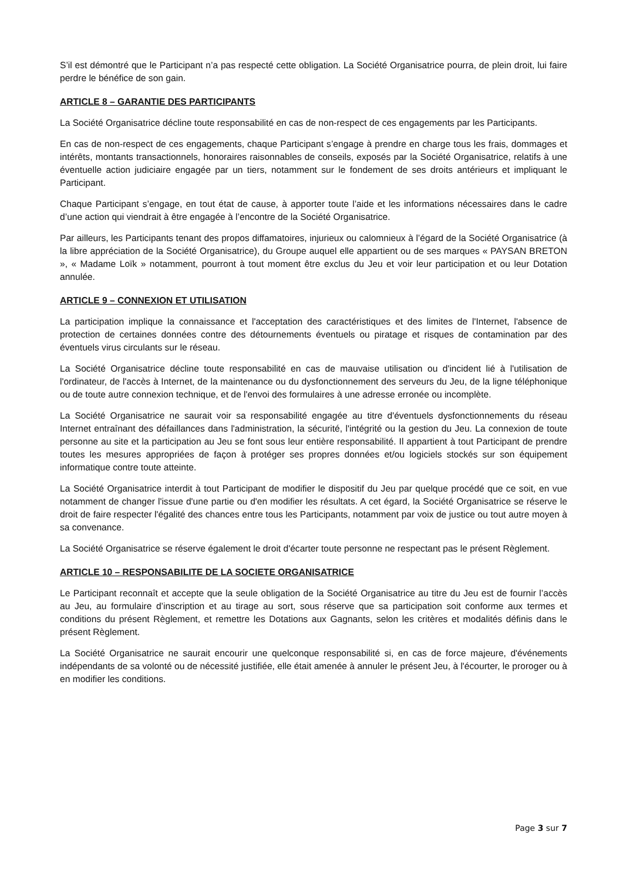S’il est démontré que le Participant n’a pas respecté cette obligation. La Société Organisatrice pourra, de plein droit, lui faire perdre le bénéfice de son gain.
ARTICLE 8 – GARANTIE DES PARTICIPANTS
La Société Organisatrice décline toute responsabilité en cas de non-respect de ces engagements par les Participants.
En cas de non-respect de ces engagements, chaque Participant s’engage à prendre en charge tous les frais, dommages et intérêts, montants transactionnels, honoraires raisonnables de conseils, exposés par la Société Organisatrice, relatifs à une éventuelle action judiciaire engagée par un tiers, notamment sur le fondement de ses droits antérieurs et impliquant le Participant.
Chaque Participant s’engage, en tout état de cause, à apporter toute l’aide et les informations nécessaires dans le cadre d’une action qui viendrait à être engagée à l’encontre de la Société Organisatrice.
Par ailleurs, les Participants tenant des propos diffamatoires, injurieux ou calomnieux à l’égard de la Société Organisatrice (à la libre appréciation de la Société Organisatrice), du Groupe auquel elle appartient ou de ses marques « PAYSAN BRETON », « Madame Loïk » notamment, pourront à tout moment être exclus du Jeu et voir leur participation et ou leur Dotation annulée.
ARTICLE 9 – CONNEXION ET UTILISATION
La participation implique la connaissance et l'acceptation des caractéristiques et des limites de l'Internet, l'absence de protection de certaines données contre des détournements éventuels ou piratage et risques de contamination par des éventuels virus circulants sur le réseau.
La Société Organisatrice décline toute responsabilité en cas de mauvaise utilisation ou d'incident lié à l'utilisation de l'ordinateur, de l'accès à Internet, de la maintenance ou du dysfonctionnement des serveurs du Jeu, de la ligne téléphonique ou de toute autre connexion technique, et de l'envoi des formulaires à une adresse erronée ou incomplète.
La Société Organisatrice ne saurait voir sa responsabilité engagée au titre d'éventuels dysfonctionnements du réseau Internet entraînant des défaillances dans l'administration, la sécurité, l'intégrité ou la gestion du Jeu. La connexion de toute personne au site et la participation au Jeu se font sous leur entière responsabilité. Il appartient à tout Participant de prendre toutes les mesures appropriées de façon à protéger ses propres données et/ou logiciels stockés sur son équipement informatique contre toute atteinte.
La Société Organisatrice interdit à tout Participant de modifier le dispositif du Jeu par quelque procédé que ce soit, en vue notamment de changer l'issue d'une partie ou d'en modifier les résultats. A cet égard, la Société Organisatrice se réserve le droit de faire respecter l'égalité des chances entre tous les Participants, notamment par voix de justice ou tout autre moyen à sa convenance.
La Société Organisatrice se réserve également le droit d'écarter toute personne ne respectant pas le présent Règlement.
ARTICLE 10 – RESPONSABILITE DE LA SOCIETE ORGANISATRICE
Le Participant reconnaît et accepte que la seule obligation de la Société Organisatrice au titre du Jeu est de fournir l’accès au Jeu, au formulaire d’inscription et au tirage au sort, sous réserve que sa participation soit conforme aux termes et conditions du présent Règlement, et remettre les Dotations aux Gagnants, selon les critères et modalités définis dans le présent Règlement.
La Société Organisatrice ne saurait encourir une quelconque responsabilité si, en cas de force majeure, d'événements indépendants de sa volonté ou de nécessité justifiée, elle était amenée à annuler le présent Jeu, à l'écourter, le proroger ou à en modifier les conditions.
Page 3 sur 7